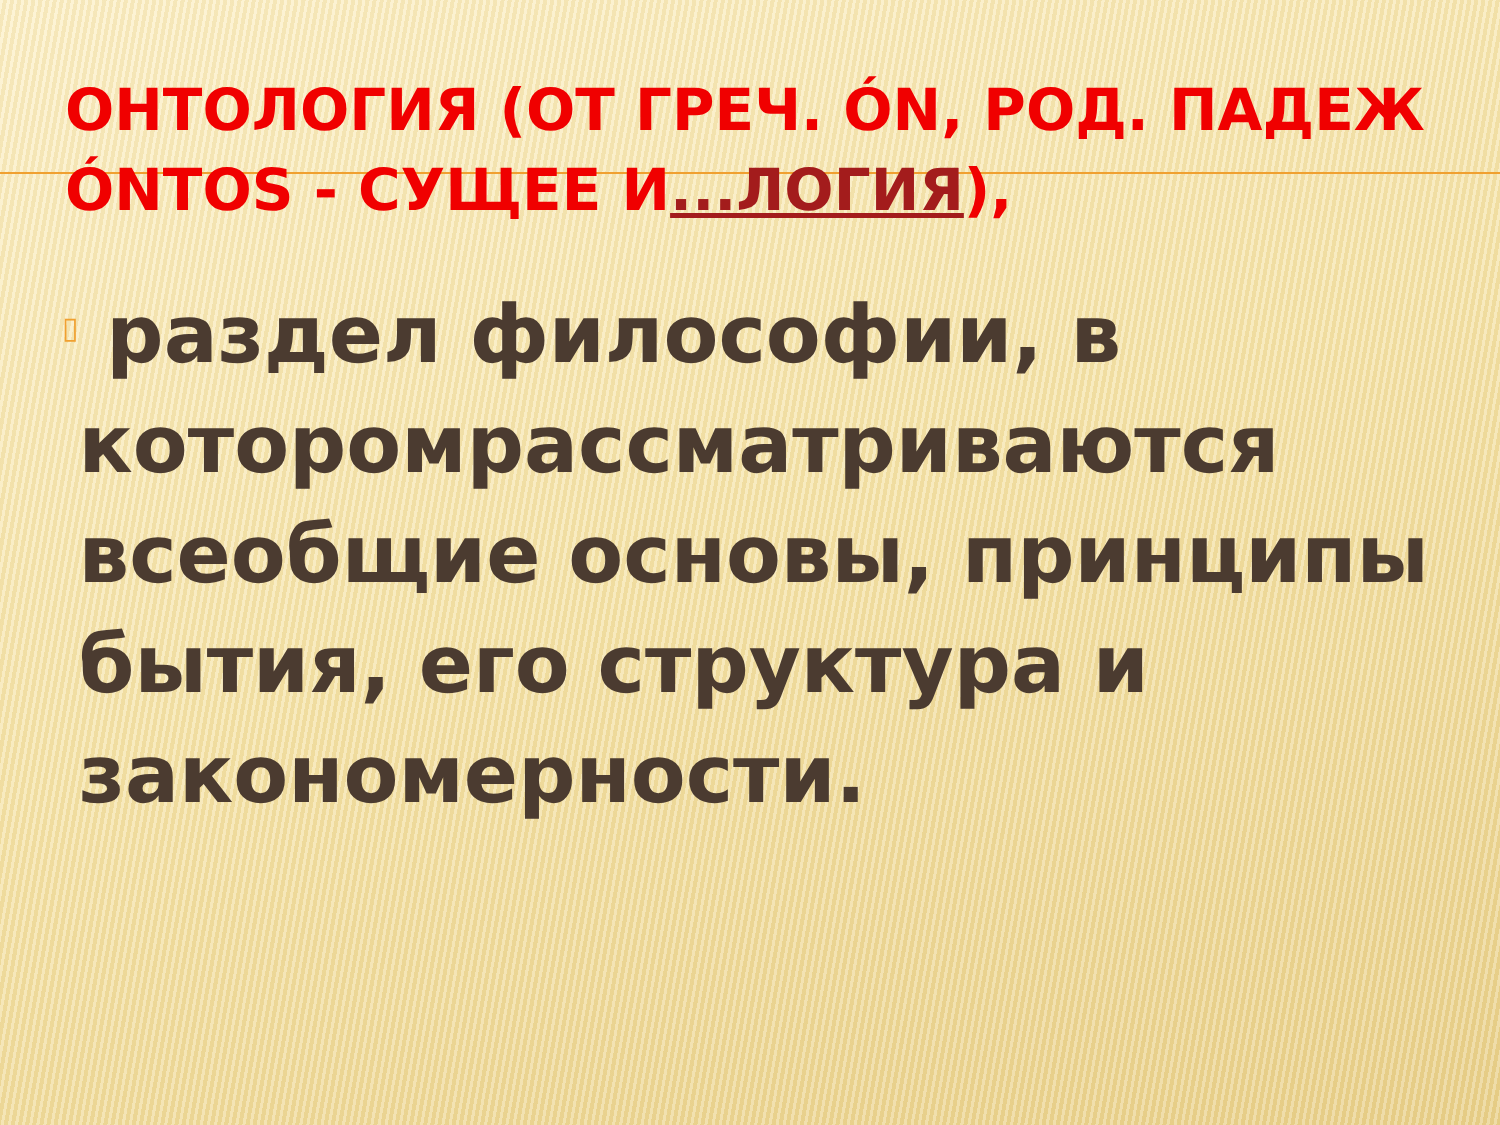ОНТОЛОГИЯ (ОТ ГРЕЧ. ÓN, РОД. ПАДЕЖ ÓNTOS - СУЩЕЕ И...ЛОГИЯ),
▯
раздел философии, в которомрассматриваются всеобщие основы, принципы бытия, его структура и закономерности.